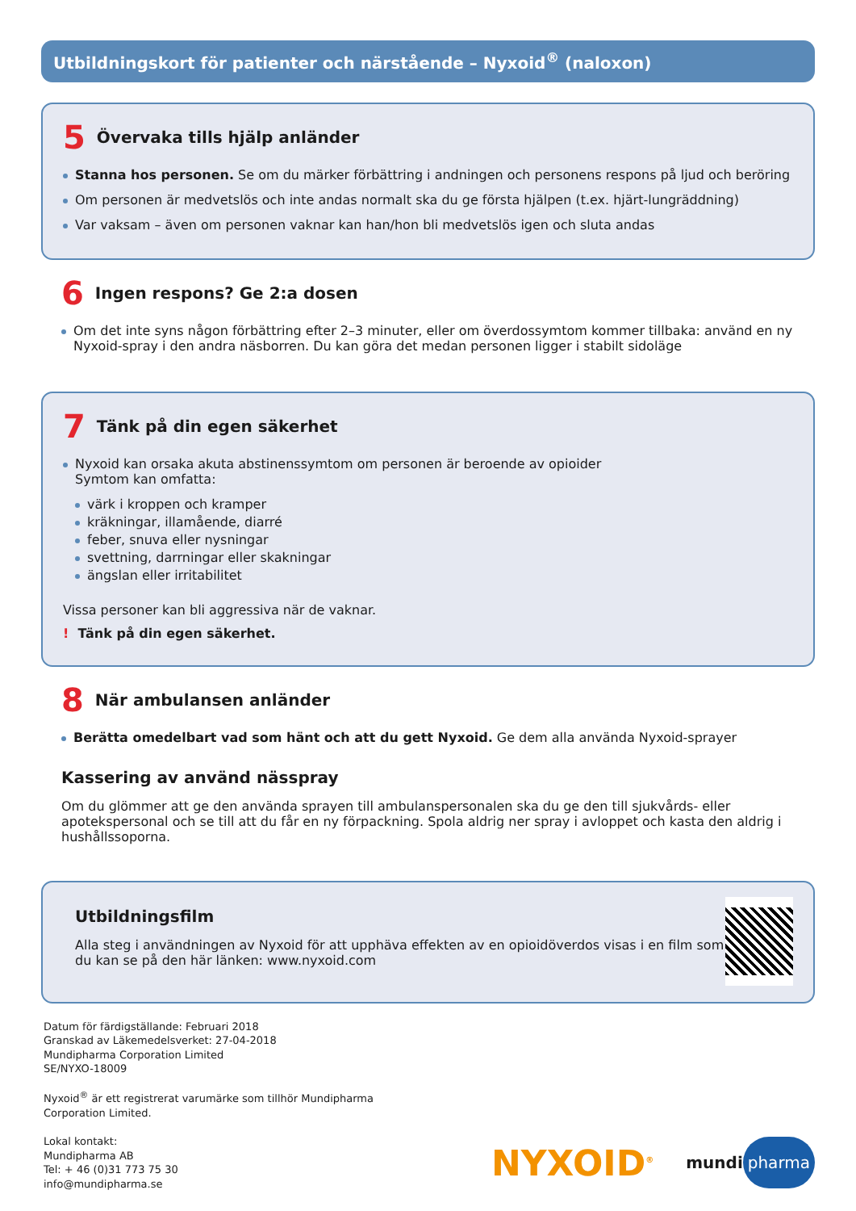Utbildningskort för patienter och närstående – Nyxoid<sup>®</sup> (naloxon)
5 Övervaka tills hjälp anländer
Stanna hos personen. Se om du märker förbättring i andningen och personens respons på ljud och beröring
Om personen är medvetslös och inte andas normalt ska du ge första hjälpen (t.ex. hjärt-lungräddning)
Var vaksam – även om personen vaknar kan han/hon bli medvetslös igen och sluta andas
6 Ingen respons? Ge 2:a dosen
Om det inte syns någon förbättring efter 2–3 minuter, eller om överdossymtom kommer tillbaka: använd en ny Nyxoid-spray i den andra näsborren. Du kan göra det medan personen ligger i stabilt sidoläge
7 Tänk på din egen säkerhet
Nyxoid kan orsaka akuta abstinenssymtom om personen är beroende av opioider
Symtom kan omfatta:
värk i kroppen och kramper
kräkningar, illamående, diarré
feber, snuva eller nysningar
svettning, darrningar eller skakningar
ängslan eller irritabilitet
Vissa personer kan bli aggressiva när de vaknar.
! Tänk på din egen säkerhet.
8 När ambulansen anländer
Berätta omedelbart vad som hänt och att du gett Nyxoid. Ge dem alla använda Nyxoid-sprayer
Kassering av använd nässpray
Om du glömmer att ge den använda sprayen till ambulanspersonalen ska du ge den till sjukvårds- eller apotekspersonal och se till att du får en ny förpackning. Spola aldrig ner spray i avloppet och kasta den aldrig i hushållssoporna.
Utbildningsfilm
Alla steg i användningen av Nyxoid för att upphäva effekten av en opioidöverdos visas i en film som du kan se på den här länken: www.nyxoid.com
Datum för färdigställande: Februari 2018
Granskad av Läkemedelsverket: 27-04-2018
Mundipharma Corporation Limited
SE/NYXO-18009
Nyxoid<sup>®</sup> är ett registrerat varumärke som tillhör Mundipharma
Corporation Limited.
Lokal kontakt:
Mundipharma AB
Tel: + 46 (0)31 773 75 30
info@mundipharma.se
NYXOID<sup>®</sup> mundi pharma